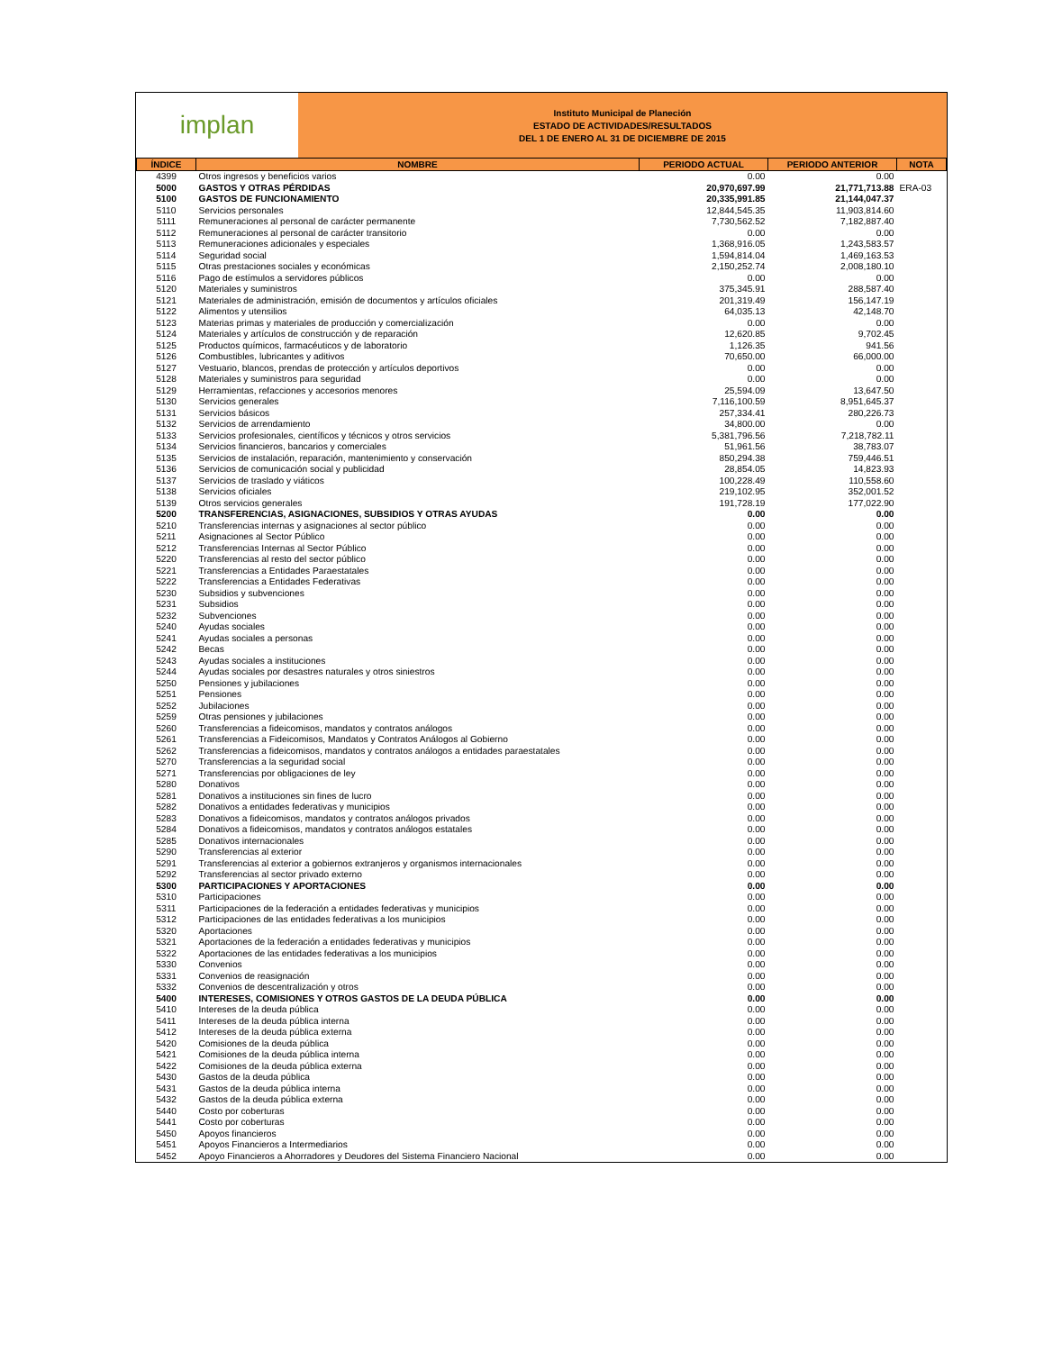implan
Instituto Municipal de Planeción
ESTADO DE ACTIVIDADES/RESULTADOS
DEL 1 DE ENERO AL 31 DE DICIEMBRE DE 2015
| ÍNDICE | NOMBRE | PERIODO ACTUAL | PERIODO ANTERIOR | NOTA |
| --- | --- | --- | --- | --- |
| 4399 | Otros ingresos y beneficios varios | 0.00 | 0.00 | |
| 5000 | GASTOS Y OTRAS PÉRDIDAS | 20,970,697.99 | 21,771,713.88 | ERA-03 |
| 5100 | GASTOS DE FUNCIONAMIENTO | 20,335,991.85 | 21,144,047.37 | |
| 5110 | Servicios personales | 12,844,545.35 | 11,903,814.60 | |
| 5111 | Remuneraciones al personal de carácter permanente | 7,730,562.52 | 7,182,887.40 | |
| 5112 | Remuneraciones al personal de carácter transitorio | 0.00 | 0.00 | |
| 5113 | Remuneraciones adicionales y especiales | 1,368,916.05 | 1,243,583.57 | |
| 5114 | Seguridad social | 1,594,814.04 | 1,469,163.53 | |
| 5115 | Otras prestaciones sociales y económicas | 2,150,252.74 | 2,008,180.10 | |
| 5116 | Pago de estímulos a servidores públicos | 0.00 | 0.00 | |
| 5120 | Materiales y suministros | 375,345.91 | 288,587.40 | |
| 5121 | Materiales de administración, emisión de documentos y artículos oficiales | 201,319.49 | 156,147.19 | |
| 5122 | Alimentos y utensilios | 64,035.13 | 42,148.70 | |
| 5123 | Materias primas y materiales de producción y comercialización | 0.00 | 0.00 | |
| 5124 | Materiales y artículos de construcción y de reparación | 12,620.85 | 9,702.45 | |
| 5125 | Productos químicos, farmacéuticos y de laboratorio | 1,126.35 | 941.56 | |
| 5126 | Combustibles, lubricantes y aditivos | 70,650.00 | 66,000.00 | |
| 5127 | Vestuario, blancos, prendas de protección y artículos deportivos | 0.00 | 0.00 | |
| 5128 | Materiales y suministros para seguridad | 0.00 | 0.00 | |
| 5129 | Herramientas, refacciones y accesorios menores | 25,594.09 | 13,647.50 | |
| 5130 | Servicios generales | 7,116,100.59 | 8,951,645.37 | |
| 5131 | Servicios básicos | 257,334.41 | 280,226.73 | |
| 5132 | Servicios de arrendamiento | 34,800.00 | 0.00 | |
| 5133 | Servicios profesionales, científicos y técnicos y otros servicios | 5,381,796.56 | 7,218,782.11 | |
| 5134 | Servicios financieros, bancarios y comerciales | 51,961.56 | 38,783.07 | |
| 5135 | Servicios de instalación, reparación, mantenimiento y conservación | 850,294.38 | 759,446.51 | |
| 5136 | Servicios de comunicación social y publicidad | 28,854.05 | 14,823.93 | |
| 5137 | Servicios de traslado y viáticos | 100,228.49 | 110,558.60 | |
| 5138 | Servicios oficiales | 219,102.95 | 352,001.52 | |
| 5139 | Otros servicios generales | 191,728.19 | 177,022.90 | |
| 5200 | TRANSFERENCIAS, ASIGNACIONES, SUBSIDIOS Y OTRAS AYUDAS | 0.00 | 0.00 | |
| 5210 | Transferencias internas y asignaciones al sector público | 0.00 | 0.00 | |
| 5211 | Asignaciones al Sector Público | 0.00 | 0.00 | |
| 5212 | Transferencias Internas al Sector Público | 0.00 | 0.00 | |
| 5220 | Transferencias al resto del sector público | 0.00 | 0.00 | |
| 5221 | Transferencias a Entidades Paraestatales | 0.00 | 0.00 | |
| 5222 | Transferencias a Entidades Federativas | 0.00 | 0.00 | |
| 5230 | Subsidios y subvenciones | 0.00 | 0.00 | |
| 5231 | Subsidios | 0.00 | 0.00 | |
| 5232 | Subvenciones | 0.00 | 0.00 | |
| 5240 | Ayudas sociales | 0.00 | 0.00 | |
| 5241 | Ayudas sociales a personas | 0.00 | 0.00 | |
| 5242 | Becas | 0.00 | 0.00 | |
| 5243 | Ayudas sociales a instituciones | 0.00 | 0.00 | |
| 5244 | Ayudas sociales por desastres naturales y otros siniestros | 0.00 | 0.00 | |
| 5250 | Pensiones y jubilaciones | 0.00 | 0.00 | |
| 5251 | Pensiones | 0.00 | 0.00 | |
| 5252 | Jubilaciones | 0.00 | 0.00 | |
| 5259 | Otras pensiones y jubilaciones | 0.00 | 0.00 | |
| 5260 | Transferencias a fideicomisos, mandatos y contratos análogos | 0.00 | 0.00 | |
| 5261 | Transferencias a Fideicomisos, Mandatos y Contratos Análogos al Gobierno | 0.00 | 0.00 | |
| 5262 | Transferencias a fideicomisos, mandatos y contratos análogos a entidades paraestatales | 0.00 | 0.00 | |
| 5270 | Transferencias a la seguridad social | 0.00 | 0.00 | |
| 5271 | Transferencias por obligaciones de ley | 0.00 | 0.00 | |
| 5280 | Donativos | 0.00 | 0.00 | |
| 5281 | Donativos a instituciones sin fines de lucro | 0.00 | 0.00 | |
| 5282 | Donativos a entidades federativas y municipios | 0.00 | 0.00 | |
| 5283 | Donativos a fideicomisos, mandatos y contratos análogos privados | 0.00 | 0.00 | |
| 5284 | Donativos a fideicomisos, mandatos y contratos análogos estatales | 0.00 | 0.00 | |
| 5285 | Donativos internacionales | 0.00 | 0.00 | |
| 5290 | Transferencias al exterior | 0.00 | 0.00 | |
| 5291 | Transferencias al exterior a gobiernos extranjeros y organismos internacionales | 0.00 | 0.00 | |
| 5292 | Transferencias al sector privado externo | 0.00 | 0.00 | |
| 5300 | PARTICIPACIONES Y APORTACIONES | 0.00 | 0.00 | |
| 5310 | Participaciones | 0.00 | 0.00 | |
| 5311 | Participaciones de la federación a entidades federativas y municipios | 0.00 | 0.00 | |
| 5312 | Participaciones de las entidades federativas a los municipios | 0.00 | 0.00 | |
| 5320 | Aportaciones | 0.00 | 0.00 | |
| 5321 | Aportaciones de la federación a entidades federativas y municipios | 0.00 | 0.00 | |
| 5322 | Aportaciones de las entidades federativas a los municipios | 0.00 | 0.00 | |
| 5330 | Convenios | 0.00 | 0.00 | |
| 5331 | Convenios de reasignación | 0.00 | 0.00 | |
| 5332 | Convenios de descentralización y otros | 0.00 | 0.00 | |
| 5400 | INTERESES, COMISIONES Y OTROS GASTOS DE LA DEUDA PÚBLICA | 0.00 | 0.00 | |
| 5410 | Intereses de la deuda pública | 0.00 | 0.00 | |
| 5411 | Intereses de la deuda pública interna | 0.00 | 0.00 | |
| 5412 | Intereses de la deuda pública externa | 0.00 | 0.00 | |
| 5420 | Comisiones de la deuda pública | 0.00 | 0.00 | |
| 5421 | Comisiones de la deuda pública interna | 0.00 | 0.00 | |
| 5422 | Comisiones de la deuda pública externa | 0.00 | 0.00 | |
| 5430 | Gastos de la deuda pública | 0.00 | 0.00 | |
| 5431 | Gastos de la deuda pública interna | 0.00 | 0.00 | |
| 5432 | Gastos de la deuda pública externa | 0.00 | 0.00 | |
| 5440 | Costo por coberturas | 0.00 | 0.00 | |
| 5441 | Costo por coberturas | 0.00 | 0.00 | |
| 5450 | Apoyos financieros | 0.00 | 0.00 | |
| 5451 | Apoyos Financieros a Intermediarios | 0.00 | 0.00 | |
| 5452 | Apoyo Financieros a Ahorradores y Deudores del Sistema Financiero Nacional | 0.00 | 0.00 | |